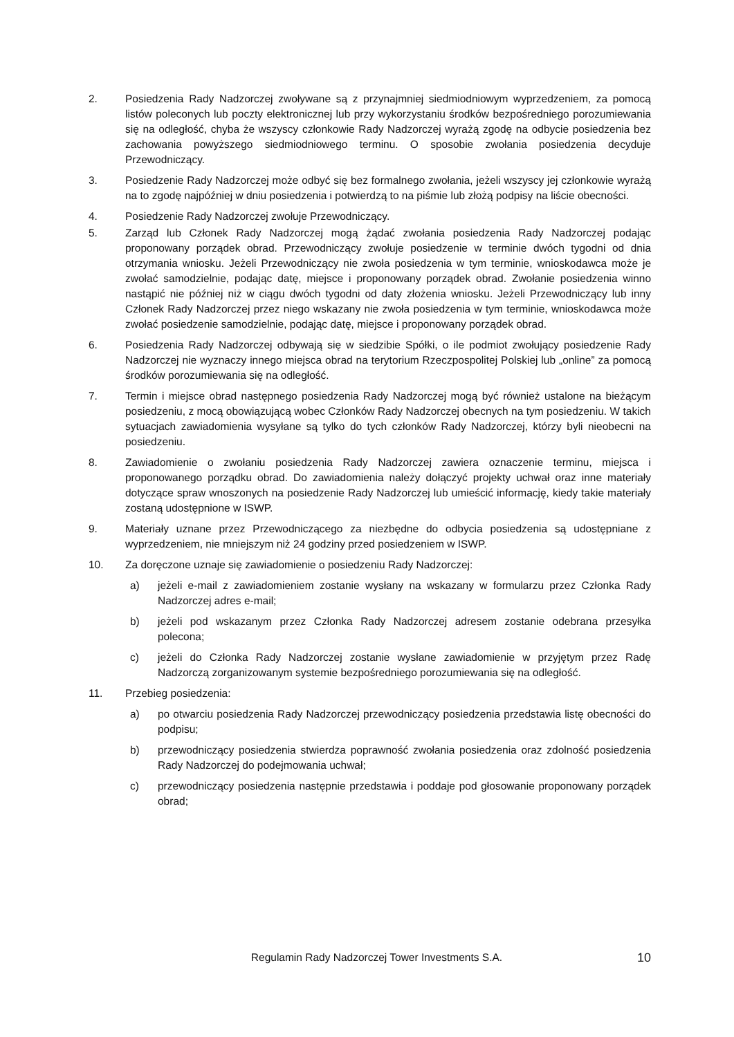2. Posiedzenia Rady Nadzorczej zwoływane są z przynajmniej siedmiodniowym wyprzedzeniem, za pomocą listów poleconych lub poczty elektronicznej lub przy wykorzystaniu środków bezpośredniego porozumiewania się na odległość, chyba że wszyscy członkowie Rady Nadzorczej wyrażą zgodę na odbycie posiedzenia bez zachowania powyższego siedmiodniowego terminu. O sposobie zwołania posiedzenia decyduje Przewodniczący.
3. Posiedzenie Rady Nadzorczej może odbyć się bez formalnego zwołania, jeżeli wszyscy jej członkowie wyrażą na to zgodę najpóźniej w dniu posiedzenia i potwierdzą to na piśmie lub złożą podpisy na liście obecności.
4. Posiedzenie Rady Nadzorczej zwołuje Przewodniczący.
5. Zarząd lub Członek Rady Nadzorczej mogą żądać zwołania posiedzenia Rady Nadzorczej podając proponowany porządek obrad. Przewodniczący zwołuje posiedzenie w terminie dwóch tygodni od dnia otrzymania wniosku. Jeżeli Przewodniczący nie zwoła posiedzenia w tym terminie, wnioskodawca może je zwołać samodzielnie, podając datę, miejsce i proponowany porządek obrad. Zwołanie posiedzenia winno nastąpić nie później niż w ciągu dwóch tygodni od daty złożenia wniosku. Jeżeli Przewodniczący lub inny Członek Rady Nadzorczej przez niego wskazany nie zwoła posiedzenia w tym terminie, wnioskodawca może zwołać posiedzenie samodzielnie, podając datę, miejsce i proponowany porządek obrad.
6. Posiedzenia Rady Nadzorczej odbywają się w siedzibie Spółki, o ile podmiot zwołujący posiedzenie Rady Nadzorczej nie wyznaczy innego miejsca obrad na terytorium Rzeczpospolitej Polskiej lub „online” za pomocą środków porozumiewania się na odległość.
7. Termin i miejsce obrad następnego posiedzenia Rady Nadzorczej mogą być również ustalone na bieżącym posiedzeniu, z mocą obowiązującą wobec Członków Rady Nadzorczej obecnych na tym posiedzeniu. W takich sytuacjach zawiadomienia wysyłane są tylko do tych członków Rady Nadzorczej, którzy byli nieobecni na posiedzeniu.
8. Zawiadomienie o zwołaniu posiedzenia Rady Nadzorczej zawiera oznaczenie terminu, miejsca i proponowanego porządku obrad. Do zawiadomienia należy dołączyć projekty uchwał oraz inne materiały dotyczące spraw wnoszonych na posiedzenie Rady Nadzorczej lub umieścić informację, kiedy takie materiały zostaną udostępnione w ISWP.
9. Materiały uznane przez Przewodniczącego za niezbędne do odbycia posiedzenia są udostępniane z wyprzedzeniem, nie mniejszym niż 24 godziny przed posiedzeniem w ISWP.
10. Za doręczone uznaje się zawiadomienie o posiedzeniu Rady Nadzorczej:
a) jeżeli e-mail z zawiadomieniem zostanie wysłany na wskazany w formularzu przez Członka Rady Nadzorczej adres e-mail;
b) jeżeli pod wskazanym przez Członka Rady Nadzorczej adresem zostanie odebrana przesyłka polecona;
c) jeżeli do Członka Rady Nadzorczej zostanie wysłane zawiadomienie w przyjętym przez Radę Nadzorczą zorganizowanym systemie bezpośredniego porozumiewania się na odległość.
11. Przebieg posiedzenia:
a) po otwarciu posiedzenia Rady Nadzorczej przewodniczący posiedzenia przedstawia listę obecności do podpisu;
b) przewodniczący posiedzenia stwierdza poprawność zwołania posiedzenia oraz zdolność posiedzenia Rady Nadzorczej do podejmowania uchwał;
c) przewodniczący posiedzenia następnie przedstawia i poddaje pod głosowanie proponowany porządek obrad;
Regulamin Rady Nadzorczej Tower Investments S.A. 10